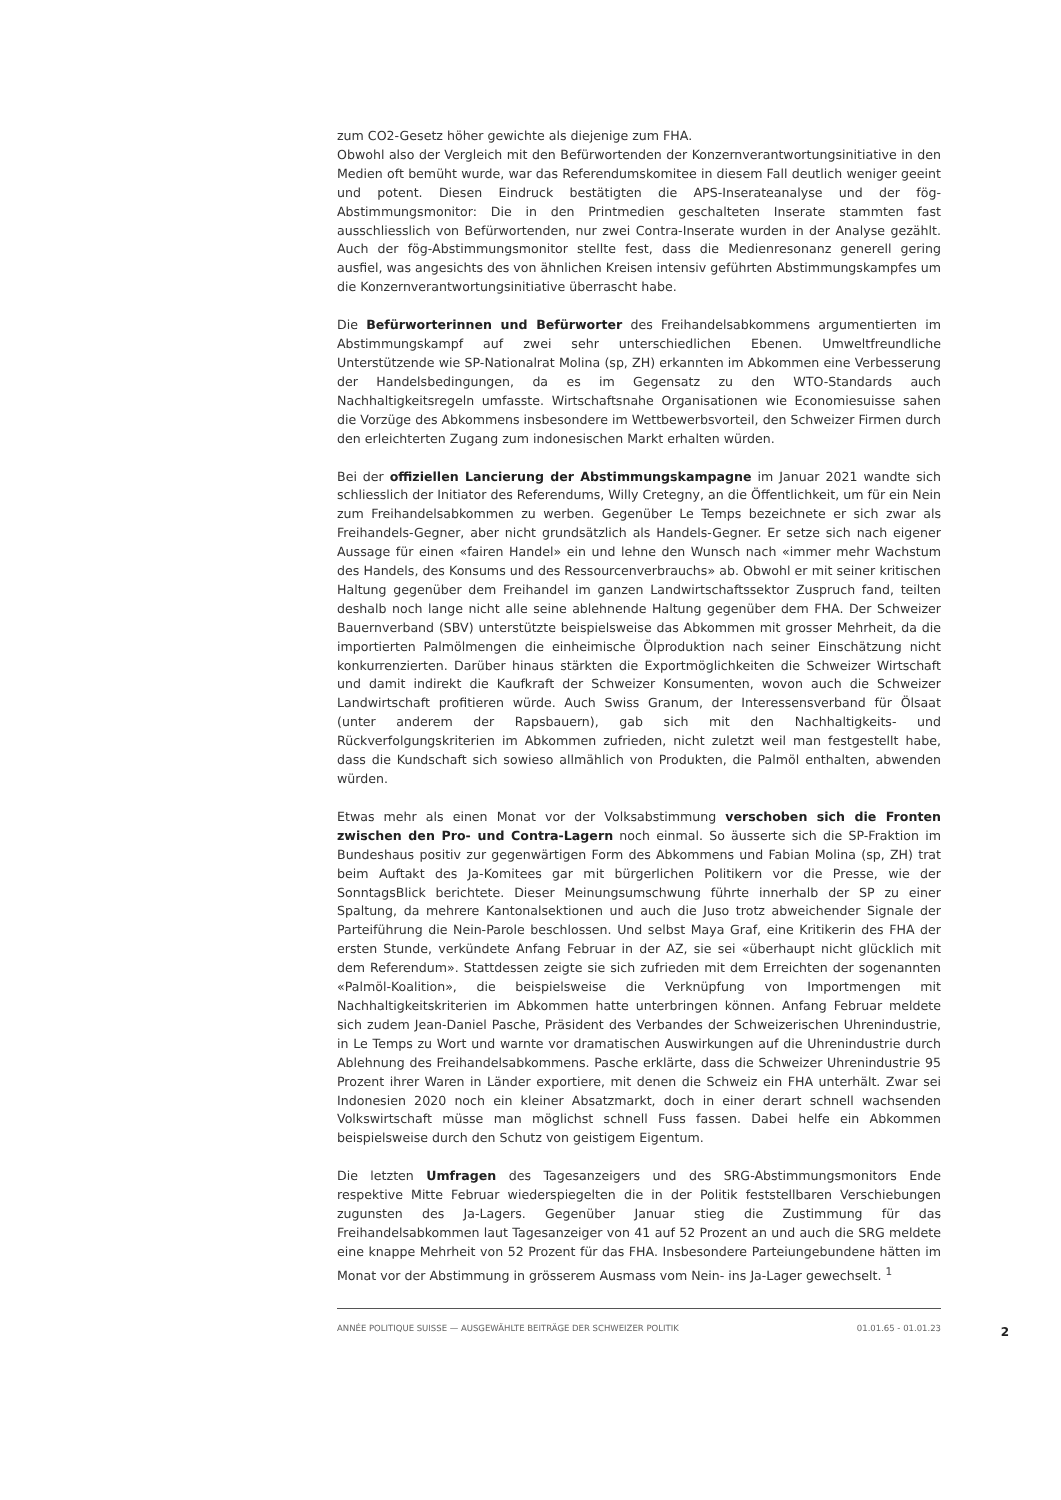zum CO2-Gesetz höher gewichte als diejenige zum FHA.
Obwohl also der Vergleich mit den Befürwortenden der Konzernverantwortungsinitiative in den Medien oft bemüht wurde, war das Referendumskomitee in diesem Fall deutlich weniger geeint und potent. Diesen Eindruck bestätigten die APS-Inserateanalyse und der fög-Abstimmungsmonitor: Die in den Printmedien geschalteten Inserate stammten fast ausschliesslich von Befürwortenden, nur zwei Contra-Inserate wurden in der Analyse gezählt. Auch der fög-Abstimmungsmonitor stellte fest, dass die Medienresonanz generell gering ausfiel, was angesichts des von ähnlichen Kreisen intensiv geführten Abstimmungskampfes um die Konzernverantwortungsinitiative überrascht habe.
Die Befürworterinnen und Befürworter des Freihandelsabkommens argumentierten im Abstimmungskampf auf zwei sehr unterschiedlichen Ebenen. Umweltfreundliche Unterstützende wie SP-Nationalrat Molina (sp, ZH) erkannten im Abkommen eine Verbesserung der Handelsbedingungen, da es im Gegensatz zu den WTO-Standards auch Nachhaltigkeitsregeln umfasste. Wirtschaftsnahe Organisationen wie Economiesuisse sahen die Vorzüge des Abkommens insbesondere im Wettbewerbsvorteil, den Schweizer Firmen durch den erleichterten Zugang zum indonesischen Markt erhalten würden.
Bei der offiziellen Lancierung der Abstimmungskampagne im Januar 2021 wandte sich schliesslich der Initiator des Referendums, Willy Cretegny, an die Öffentlichkeit, um für ein Nein zum Freihandelsabkommen zu werben. Gegenüber Le Temps bezeichnete er sich zwar als Freihandels-Gegner, aber nicht grundsätzlich als Handels-Gegner. Er setze sich nach eigener Aussage für einen «fairen Handel» ein und lehne den Wunsch nach «immer mehr Wachstum des Handels, des Konsums und des Ressourcenverbrauchs» ab. Obwohl er mit seiner kritischen Haltung gegenüber dem Freihandel im ganzen Landwirtschaftssektor Zuspruch fand, teilten deshalb noch lange nicht alle seine ablehnende Haltung gegenüber dem FHA. Der Schweizer Bauernverband (SBV) unterstützte beispielsweise das Abkommen mit grosser Mehrheit, da die importierten Palmölmengen die einheimische Ölproduktion nach seiner Einschätzung nicht konkurrenzierten. Darüber hinaus stärkten die Exportmöglichkeiten die Schweizer Wirtschaft und damit indirekt die Kaufkraft der Schweizer Konsumenten, wovon auch die Schweizer Landwirtschaft profitieren würde. Auch Swiss Granum, der Interessensverband für Ölsaat (unter anderem der Rapsbauern), gab sich mit den Nachhaltigkeits- und Rückverfolgungskriterien im Abkommen zufrieden, nicht zuletzt weil man festgestellt habe, dass die Kundschaft sich sowieso allmählich von Produkten, die Palmöl enthalten, abwenden würden.
Etwas mehr als einen Monat vor der Volksabstimmung verschoben sich die Fronten zwischen den Pro- und Contra-Lagern noch einmal. So äusserte sich die SP-Fraktion im Bundeshaus positiv zur gegenwärtigen Form des Abkommens und Fabian Molina (sp, ZH) trat beim Auftakt des Ja-Komitees gar mit bürgerlichen Politikern vor die Presse, wie der SonntagsBlick berichtete. Dieser Meinungsumschwung führte innerhalb der SP zu einer Spaltung, da mehrere Kantonalsektionen und auch die Juso trotz abweichender Signale der Parteiführung die Nein-Parole beschlossen. Und selbst Maya Graf, eine Kritikerin des FHA der ersten Stunde, verkündete Anfang Februar in der AZ, sie sei «überhaupt nicht glücklich mit dem Referendum». Stattdessen zeigte sie sich zufrieden mit dem Erreichten der sogenannten «Palmöl-Koalition», die beispielsweise die Verknüpfung von Importmengen mit Nachhaltigkeitskriterien im Abkommen hatte unterbringen können. Anfang Februar meldete sich zudem Jean-Daniel Pasche, Präsident des Verbandes der Schweizerischen Uhrenindustrie, in Le Temps zu Wort und warnte vor dramatischen Auswirkungen auf die Uhrenindustrie durch Ablehnung des Freihandelsabkommens. Pasche erklärte, dass die Schweizer Uhrenindustrie 95 Prozent ihrer Waren in Länder exportiere, mit denen die Schweiz ein FHA unterhält. Zwar sei Indonesien 2020 noch ein kleiner Absatzmarkt, doch in einer derart schnell wachsenden Volkswirtschaft müsse man möglichst schnell Fuss fassen. Dabei helfe ein Abkommen beispielsweise durch den Schutz von geistigem Eigentum.
Die letzten Umfragen des Tagesanzeigers und des SRG-Abstimmungsmonitors Ende respektive Mitte Februar wiederspiegelten die in der Politik feststellbaren Verschiebungen zugunsten des Ja-Lagers. Gegenüber Januar stieg die Zustimmung für das Freihandelsabkommen laut Tagesanzeiger von 41 auf 52 Prozent an und auch die SRG meldete eine knappe Mehrheit von 52 Prozent für das FHA. Insbesondere Parteiungebundene hätten im Monat vor der Abstimmung in grösserem Ausmass vom Nein- ins Ja-Lager gewechselt. <sup>1</sup>
ANNÉE POLITIQUE SUISSE — AUSGEWÄHLTE BEITRÄGE DER SCHWEIZER POLITIK 01.01.65 - 01.01.23
2